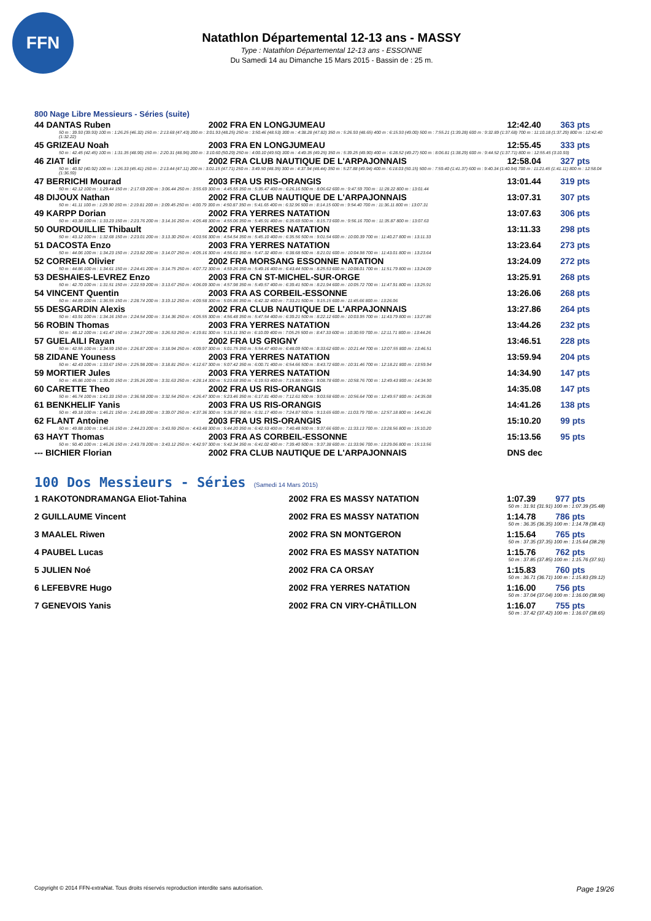FFN
Natathlon Départemental 12-13 ans - MASSY
Type : Natathlon Départemental 12-13 ans - ESSONNE
Du Samedi 14 au Dimanche 15 Mars 2015 - Bassin de : 25 m.
800 Nage Libre Messieurs - Séries (suite)
| 44 DANTAS Ruben | 2002 FRA EN LONGJUMEAU | 12:42.40 | 363 pts |
| 50 m : 39.93 (39.93) 100 m : 1:26.25 (46.32) 150 m : 2:13.68 (47.43) 200 m : 3:01.93 (48.25) 250 m : 3:50.46 (48.53) 300 m : 4:38.28 (47.82) 350 m : 5:26.93 (48.65) 400 m : 6:15.93 (49.00) 500 m : 7:55.21 (1:39.28) 600 m : 9:32.89 (1:37.68) 700 m : 11:10.18 (1:37.29) 800 m : 12:42.40 (1:32.22) | | | |
| 45 GRIZEAU Noah | 2003 FRA EN LONGJUMEAU | 12:55.45 | 333 pts |
| 50 m : 42.45 (42.45) 100 m : 1:31.35 (48.90) 150 m : 2:20.31 (48.96) 200 m : 3:10.60 (50.29) 250 m : 4:00.10 (49.50) 300 m : 4:49.35 (49.25) 350 m : 5:39.25 (49.90) 400 m : 6:28.52 (49.27) 500 m : 8:06.81 (1:38.29) 600 m : 9:44.52 (1:37.71) 800 m : 12:55.45 (3:10.93) | | | |
| 46 ZIAT Idir | 2002 FRA CLUB NAUTIQUE DE L'ARPAJONNAIS | 12:58.04 | 327 pts |
| 50 m : 40.92 (40.92) 100 m : 1:26.33 (45.41) 150 m : 2:13.44 (47.11) 200 m : 3:01.15 (47.71) 250 m : 3:49.50 (48.35) 300 m : 4:37.94 (48.44) 350 m : 5:27.88 (49.94) 400 m : 6:18.03 (50.15) 500 m : 7:59.40 (1:41.37) 600 m : 9:40.34 (1:40.94) 700 m : 11:21.45 (1:41.11) 800 m : 12:58.04 (1:36.59) | | | |
| 47 BERRICHI Mourad | 2003 FRA US RIS-ORANGIS | 13:01.44 | 319 pts |
| 50 m : 42.12 100 m : 1:29.44 150 m : 2:17.69 200 m : 3:06.44 250 m : 3:55.69 300 m : 4:45.55 350 m : 5:35.47 400 m : 6:26.16 500 m : 8:06.62 600 m : 9:47.59 700 m : 11:28.22 800 m : 13:01.44 | | | |
| 48 DIJOUX Nathan | 2002 FRA CLUB NAUTIQUE DE L'ARPAJONNAIS | 13:07.31 | 307 pts |
| 50 m : 41.11 100 m : 1:29.90 150 m : 2:19.81 200 m : 3:09.45 250 m : 4:00.79 300 m : 4:50.87 350 m : 5:41.65 400 m : 6:32.96 500 m : 8:14.15 600 m : 9:54.40 700 m : 11:36.11 800 m : 13:07.31 | | | |
| 49 KARPP Dorian | 2002 FRA YERRES NATATION | 13:07.63 | 306 pts |
| 50 m : 43.38 100 m : 1:33.23 150 m : 2:23.76 200 m : 3:14.16 250 m : 4:05.48 300 m : 4:55.06 350 m : 5:45.91 400 m : 6:35.69 500 m : 8:15.73 600 m : 9:56.16 700 m : 11:35.87 800 m : 13:07.63 | | | |
| 50 OURDOUILLIE Thibault | 2002 FRA YERRES NATATION | 13:11.33 | 298 pts |
| 50 m : 43.12 100 m : 1:32.68 150 m : 2:23.01 200 m : 3:13.30 250 m : 4:03.56 300 m : 4:54.54 350 m : 5:45.10 400 m : 6:35.56 500 m : 9:01.54 600 m : 10:00.39 700 m : 11:40.27 800 m : 13:11.33 | | | |
| 51 DACOSTA Enzo | 2003 FRA YERRES NATATION | 13:23.64 | 273 pts |
| 50 m : 44.06 100 m : 1:34.23 150 m : 2:23.82 200 m : 3:14.07 250 m : 4:05.16 300 m : 4:56.61 350 m : 5:47.32 400 m : 6:38.68 500 m : 8:21.01 600 m : 10:04.98 700 m : 11:43.01 800 m : 13:23.64 | | | |
| 52 CORREIA Olivier | 2002 FRA MORSANG ESSONNE NATATION | 13:24.09 | 272 pts |
| 50 m : 44.86 100 m : 1:34.61 150 m : 2:24.41 200 m : 3:14.75 250 m : 4:07.72 300 m : 4:59.26 350 m : 5:49.16 400 m : 6:43.44 500 m : 8:25.53 600 m : 10:08.01 700 m : 11:51.79 800 m : 13:24.09 | | | |
| 53 DESHAIES-LEVREZ Enzo | 2003 FRA CN ST-MICHEL-SUR-ORGE | 13:25.91 | 268 pts |
| 50 m : 42.70 100 m : 1:31.51 150 m : 2:22.59 200 m : 3:13.67 250 m : 4:06.09 300 m : 4:57.98 350 m : 5:49.57 400 m : 6:39.41 500 m : 8:21.94 600 m : 10:05.72 700 m : 11:47.91 800 m : 13:25.91 | | | |
| 54 VINCENT Quentin | 2003 FRA AS CORBEIL-ESSONNE | 13:26.06 | 268 pts |
| 50 m : 44.89 100 m : 1:36.55 150 m : 2:28.74 200 m : 3:19.12 250 m : 4:09.58 300 m : 5:05.86 350 m : 6:42.32 400 m : 7:33.21 500 m : 9:15.15 600 m : 11:45.66 800 m : 13:26.06 | | | |
| 55 DESGARDIN Alexis | 2002 FRA CLUB NAUTIQUE DE L'ARPAJONNAIS | 13:27.86 | 264 pts |
| 50 m : 43.91 100 m : 1:34.16 150 m : 2:24.54 200 m : 3:14.36 250 m : 4:05.55 300 m : 4:56.48 350 m : 5:47.54 400 m : 6:39.21 500 m : 8:22.12 600 m : 10:03.95 700 m : 11:43.79 800 m : 13:27.86 | | | |
| 56 ROBIN Thomas | 2003 FRA YERRES NATATION | 13:44.26 | 232 pts |
| 50 m : 48.12 100 m : 1:41.47 150 m : 2:34.27 200 m : 3:26.53 250 m : 4:19.81 300 m : 5:15.11 350 m : 6:10.09 400 m : 7:05.25 500 m : 8:47.33 600 m : 10:30.59 700 m : 12:11.71 800 m : 13:44.26 | | | |
| 57 GUELAILI Rayan | 2002 FRA US GRIGNY | 13:46.51 | 228 pts |
| 50 m : 42.55 100 m : 1:34.59 150 m : 2:26.87 200 m : 3:18.94 250 m : 4:09.97 300 m : 5:01.75 350 m : 5:54.47 400 m : 6:48.09 500 m : 8:33.62 600 m : 10:21.44 700 m : 12:07.55 800 m : 13:46.51 | | | |
| 58 ZIDANE Youness | 2003 FRA YERRES NATATION | 13:59.94 | 204 pts |
| 50 m : 42.43 100 m : 1:33.67 150 m : 2:25.98 200 m : 3:18.81 250 m : 4:12.67 300 m : 5:07.42 350 m : 6:00.71 400 m : 6:54.66 500 m : 8:43.72 600 m : 10:31.46 700 m : 12:18.21 800 m : 13:59.94 | | | |
| 59 MORTIER Jules | 2003 FRA YERRES NATATION | 14:34.90 | 147 pts |
| 50 m : 45.86 100 m : 1:39.20 150 m : 2:35.26 200 m : 3:31.63 250 m : 4:28.14 300 m : 5:23.68 350 m : 6:19.53 400 m : 7:15.88 500 m : 9:08.78 600 m : 10:58.76 700 m : 12:49.43 800 m : 14:34.90 | | | |
| 60 CARETTE Theo | 2002 FRA US RIS-ORANGIS | 14:35.08 | 147 pts |
| 50 m : 46.74 100 m : 1:41.33 150 m : 2:36.58 200 m : 3:32.54 250 m : 4:26.47 300 m : 5:23.46 350 m : 6:17.81 400 m : 7:12.61 500 m : 9:03.58 600 m : 10:56.64 700 m : 12:49.57 800 m : 14:35.08 | | | |
| 61 BENKHELIF Yanis | 2003 FRA US RIS-ORANGIS | 14:41.26 | 138 pts |
| 50 m : 49.18 100 m : 1:46.21 150 m : 2:41.89 200 m : 3:39.07 250 m : 4:37.36 300 m : 5:36.37 350 m : 6:31.17 400 m : 7:24.87 500 m : 9:13.65 600 m : 11:03.79 700 m : 12:57.18 800 m : 14:41.26 | | | |
| 62 FLANT Antoine | 2003 FRA US RIS-ORANGIS | 15:10.20 | 99 pts |
| 50 m : 49.88 100 m : 1:46.16 150 m : 2:44.23 200 m : 3:43.59 250 m : 4:43.48 300 m : 5:44.20 350 m : 6:42.53 400 m : 7:40.48 500 m : 9:37.66 600 m : 11:33.13 700 m : 13:28.56 800 m : 15:10.20 | | | |
| 63 HAYT Thomas | 2003 FRA AS CORBEIL-ESSONNE | 15:13.56 | 95 pts |
| 50 m : 50.40 100 m : 1:46.26 150 m : 2:43.78 200 m : 3:43.12 250 m : 4:42.97 300 m : 5:42.34 350 m : 6:41.02 400 m : 7:39.40 500 m : 9:37.38 600 m : 11:33.96 700 m : 13:29.06 800 m : 15:13.56 | | | |
| --- BICHIER Florian | 2002 FRA CLUB NAUTIQUE DE L'ARPAJONNAIS | DNS dec | |
100 Dos Messieurs - Séries (Samedi 14 Mars 2015)
| 1 RAKOTONDRAMANGA Eliot-Tahina | 2002 FRA ES MASSY NATATION | 1:07.39 | 977 pts |
| 50 m : 31.91 (31.91) 100 m : 1:07.39 (35.48) | | | |
| 2 GUILLAUME Vincent | 2002 FRA ES MASSY NATATION | 1:14.78 | 786 pts |
| 50 m : 36.35 (36.35) 100 m : 1:14.78 (38.43) | | | |
| 3 MAALEL Riwen | 2002 FRA SN MONTGERON | 1:15.64 | 765 pts |
| 50 m : 37.35 (37.35) 100 m : 1:15.64 (38.29) | | | |
| 4 PAUBEL Lucas | 2002 FRA ES MASSY NATATION | 1:15.76 | 762 pts |
| 50 m : 37.85 (37.85) 100 m : 1:15.76 (37.91) | | | |
| 5 JULIEN Noé | 2002 FRA CA ORSAY | 1:15.83 | 760 pts |
| 50 m : 36.71 (36.71) 100 m : 1:15.83 (39.12) | | | |
| 6 LEFEBVRE Hugo | 2002 FRA YERRES NATATION | 1:16.00 | 756 pts |
| 50 m : 37.04 (37.04) 100 m : 1:16.00 (38.96) | | | |
| 7 GENEVOIS Yanis | 2002 FRA CN VIRY-CHÂTILLON | 1:16.07 | 755 pts |
| 50 m : 37.42 (37.42) 100 m : 1:16.07 (38.65) | | | |
Copyright © 2014 FFN-extraNat. Tous droits réservés reproduction interdite sans autorisation. Page 19/26